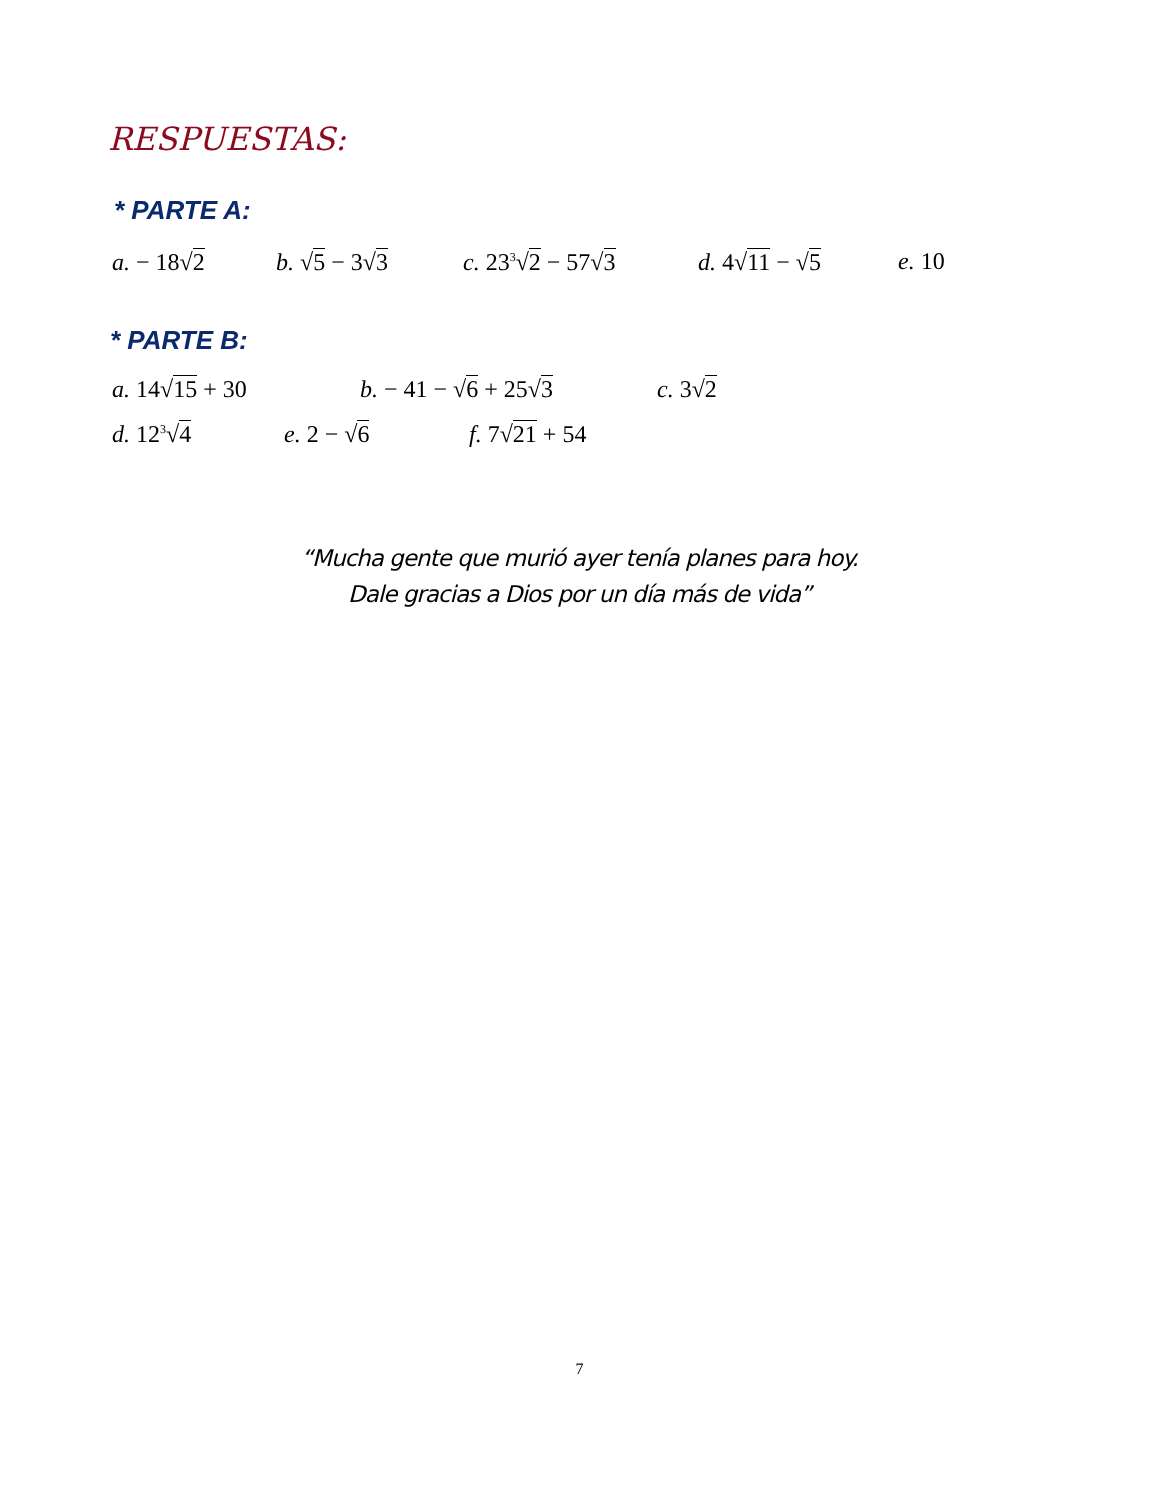RESPUESTAS:
* PARTE A:
a. − 18√2 b. √5 − 3√3 c. 23<sup>3</sup>√2 − 57√3 d. 4√11 − √5 e. 10
* PARTE B:
a. 14√15 + 30 b. − 41 − √6 + 25√3 c. 3√2
d. 12<sup>3</sup>√4 e. 2 − √6 f. 7√21 + 54
“Mucha gente que murió ayer tenía planes para hoy.
Dale gracias a Dios por un día más de vida”
7